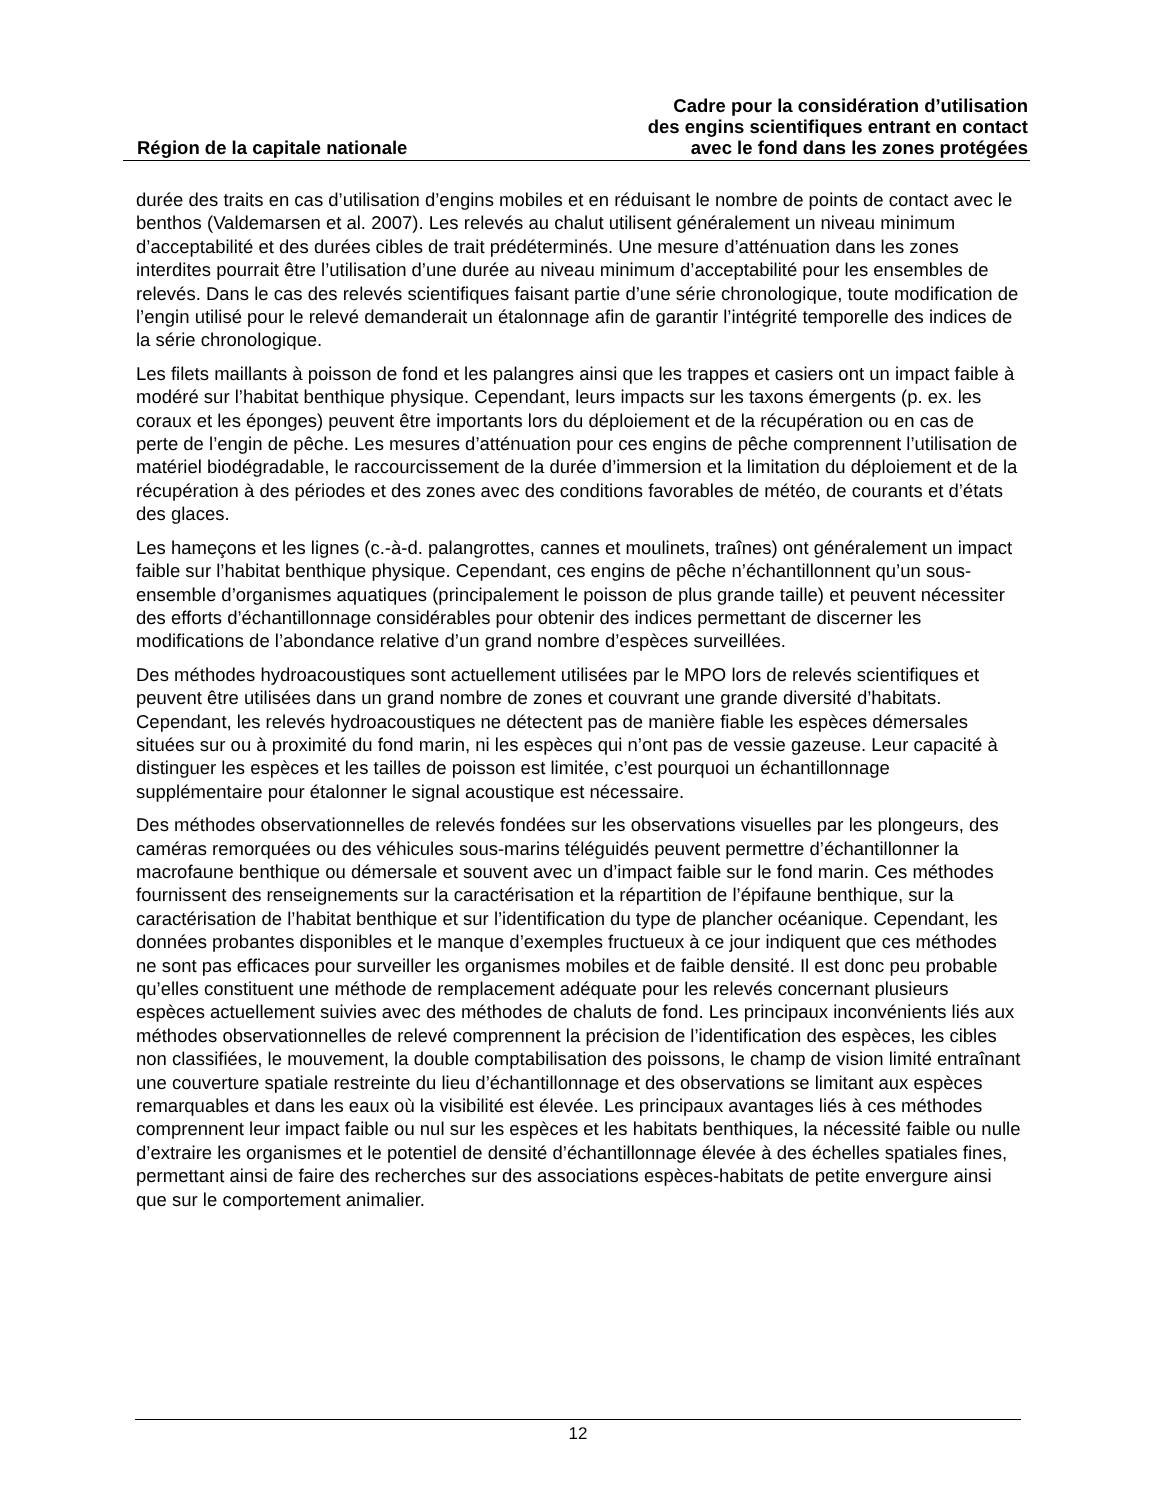Région de la capitale nationale
Cadre pour la considération d’utilisation
des engins scientifiques entrant en contact
avec le fond dans les zones protégées
durée des traits en cas d’utilisation d’engins mobiles et en réduisant le nombre de points de contact avec le benthos (Valdemarsen et al. 2007). Les relevés au chalut utilisent généralement un niveau minimum d’acceptabilité et des durées cibles de trait prédéterminés. Une mesure d’atténuation dans les zones interdites pourrait être l’utilisation d’une durée au niveau minimum d’acceptabilité pour les ensembles de relevés. Dans le cas des relevés scientifiques faisant partie d’une série chronologique, toute modification de l’engin utilisé pour le relevé demanderait un étalonnage afin de garantir l’intégrité temporelle des indices de la série chronologique.
Les filets maillants à poisson de fond et les palangres ainsi que les trappes et casiers ont un impact faible à modéré sur l’habitat benthique physique. Cependant, leurs impacts sur les taxons émergents (p. ex. les coraux et les éponges) peuvent être importants lors du déploiement et de la récupération ou en cas de perte de l’engin de pêche. Les mesures d’atténuation pour ces engins de pêche comprennent l’utilisation de matériel biodégradable, le raccourcissement de la durée d’immersion et la limitation du déploiement et de la récupération à des périodes et des zones avec des conditions favorables de météo, de courants et d’états des glaces.
Les hameçons et les lignes (c.-à-d. palangrottes, cannes et moulinets, traînes) ont généralement un impact faible sur l’habitat benthique physique. Cependant, ces engins de pêche n’échantillonnent qu’un sous-ensemble d’organismes aquatiques (principalement le poisson de plus grande taille) et peuvent nécessiter des efforts d’échantillonnage considérables pour obtenir des indices permettant de discerner les modifications de l’abondance relative d’un grand nombre d’espèces surveillées.
Des méthodes hydroacoustiques sont actuellement utilisées par le MPO lors de relevés scientifiques et peuvent être utilisées dans un grand nombre de zones et couvrant une grande diversité d’habitats. Cependant, les relevés hydroacoustiques ne détectent pas de manière fiable les espèces démersales situées sur ou à proximité du fond marin, ni les espèces qui n’ont pas de vessie gazeuse. Leur capacité à distinguer les espèces et les tailles de poisson est limitée, c’est pourquoi un échantillonnage supplémentaire pour étalonner le signal acoustique est nécessaire.
Des méthodes observationnelles de relevés fondées sur les observations visuelles par les plongeurs, des caméras remorquées ou des véhicules sous-marins téléguidés peuvent permettre d’échantillonner la macrofaune benthique ou démersale et souvent avec un d’impact faible sur le fond marin. Ces méthodes fournissent des renseignements sur la caractérisation et la répartition de l’épifaune benthique, sur la caractérisation de l’habitat benthique et sur l’identification du type de plancher océanique. Cependant, les données probantes disponibles et le manque d’exemples fructueux à ce jour indiquent que ces méthodes ne sont pas efficaces pour surveiller les organismes mobiles et de faible densité. Il est donc peu probable qu’elles constituent une méthode de remplacement adéquate pour les relevés concernant plusieurs espèces actuellement suivies avec des méthodes de chaluts de fond. Les principaux inconvénients liés aux méthodes observationnelles de relevé comprennent la précision de l’identification des espèces, les cibles non classifiées, le mouvement, la double comptabilisation des poissons, le champ de vision limité entraînant une couverture spatiale restreinte du lieu d’échantillonnage et des observations se limitant aux espèces remarquables et dans les eaux où la visibilité est élevée. Les principaux avantages liés à ces méthodes comprennent leur impact faible ou nul sur les espèces et les habitats benthiques, la nécessité faible ou nulle d’extraire les organismes et le potentiel de densité d’échantillonnage élevée à des échelles spatiales fines, permettant ainsi de faire des recherches sur des associations espèces-habitats de petite envergure ainsi que sur le comportement animalier.
12